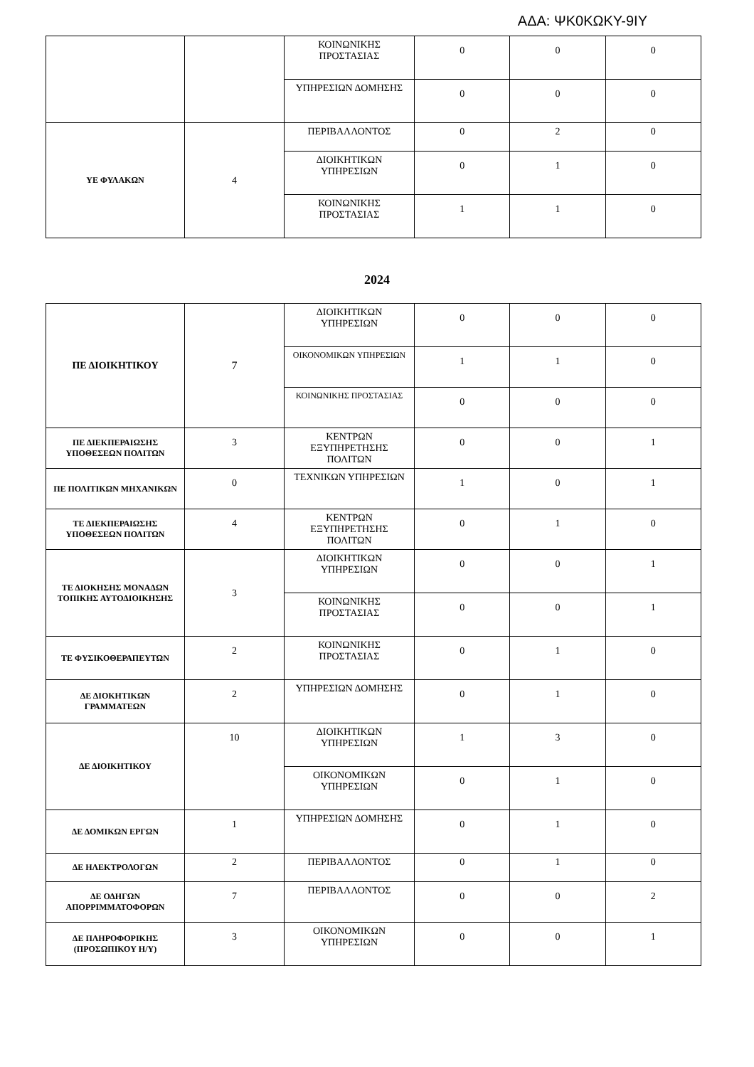ΑΔΑ: ΨΚ0ΚΩΚΥ-9ΙΥ
| | | ΚΟΙΝΩΝΙΚΗΣ ΠΡΟΣΤΑΣΙΑΣ | 0 | 0 | 0 |
| | | ΥΠΗΡΕΣΙΩΝ ΔΟΜΗΣΗΣ | 0 | 0 | 0 |
| ΥΕ ΦΥΛΑΚΩΝ | 4 | ΠΕΡΙΒΑΛΛΟΝΤΟΣ | 0 | 2 | 0 |
| | | ΔΙΟΙΚΗΤΙΚΩΝ ΥΠΗΡΕΣΙΩΝ | 0 | 1 | 0 |
| | | ΚΟΙΝΩΝΙΚΗΣ ΠΡΟΣΤΑΣΙΑΣ | 1 | 1 | 0 |
2024
| ΠΕ ΔΙΟΙΚΗΤΙΚΟΥ | 7 | ΔΙΟΙΚΗΤΙΚΩΝ ΥΠΗΡΕΣΙΩΝ | 0 | 0 | 0 |
| | | ΟΙΚΟΝΟΜΙΚΩΝ ΥΠΗΡΕΣΙΩΝ | 1 | 1 | 0 |
| | | ΚΟΙΝΩΝΙΚΗΣ ΠΡΟΣΤΑΣΙΑΣ | 0 | 0 | 0 |
| ΠΕ ΔΙΕΚΠΕΡΑΙΩΣΗΣ ΥΠΟΘΕΣΕΩΝ ΠΟΛΙΤΩΝ | 3 | ΚΕΝΤΡΩΝ ΕΞΥΠΗΡΕΤΗΣΗΣ ΠΟΛΙΤΩΝ | 0 | 0 | 1 |
| ΠΕ ΠΟΛΙΤΙΚΩΝ ΜΗΧΑΝΙΚΩΝ | 0 | ΤΕΧΝΙΚΩΝ ΥΠΗΡΕΣΙΩΝ | 1 | 0 | 1 |
| ΤΕ ΔΙΕΚΠΕΡΑΙΩΣΗΣ ΥΠΟΘΕΣΕΩΝ ΠΟΛΙΤΩΝ | 4 | ΚΕΝΤΡΩΝ ΕΞΥΠΗΡΕΤΗΣΗΣ ΠΟΛΙΤΩΝ | 0 | 1 | 0 |
| ΤΕ ΔΙΟΚΗΣΗΣ ΜΟΝΑΔΩΝ ΤΟΠΙΚΗΣ ΑΥΤΟΔΙΟΙΚΗΣΗΣ | 3 | ΔΙΟΙΚΗΤΙΚΩΝ ΥΠΗΡΕΣΙΩΝ | 0 | 0 | 1 |
| | | ΚΟΙΝΩΝΙΚΗΣ ΠΡΟΣΤΑΣΙΑΣ | 0 | 0 | 1 |
| ΤΕ ΦΥΣΙΚΟΘΕΡΑΠΕΥΤΩΝ | 2 | ΚΟΙΝΩΝΙΚΗΣ ΠΡΟΣΤΑΣΙΑΣ | 0 | 1 | 0 |
| ΔΕ ΔΙΟΚΗΤΙΚΩΝ ΓΡΑΜΜΑΤΕΩΝ | 2 | ΥΠΗΡΕΣΙΩΝ ΔΟΜΗΣΗΣ | 0 | 1 | 0 |
| ΔΕ ΔΙΟΙΚΗΤΙΚΟΥ | 10 | ΔΙΟΙΚΗΤΙΚΩΝ ΥΠΗΡΕΣΙΩΝ | 1 | 3 | 0 |
| | | ΟΙΚΟΝΟΜΙΚΩΝ ΥΠΗΡΕΣΙΩΝ | 0 | 1 | 0 |
| ΔΕ ΔΟΜΙΚΩΝ ΕΡΓΩΝ | 1 | ΥΠΗΡΕΣΙΩΝ ΔΟΜΗΣΗΣ | 0 | 1 | 0 |
| ΔΕ ΗΛΕΚΤΡΟΛΟΓΩΝ | 2 | ΠΕΡΙΒΑΛΛΟΝΤΟΣ | 0 | 1 | 0 |
| ΔΕ ΟΔΗΓΩΝ ΑΠΟΡΡΙΜΜΑΤΟΦΟΡΩΝ | 7 | ΠΕΡΙΒΑΛΛΟΝΤΟΣ | 0 | 0 | 2 |
| ΔΕ ΠΛΗΡΟΦΟΡΙΚΗΣ (ΠΡΟΣΩΠΙΚΟΥ Η/Υ) | 3 | ΟΙΚΟΝΟΜΙΚΩΝ ΥΠΗΡΕΣΙΩΝ | 0 | 0 | 1 |